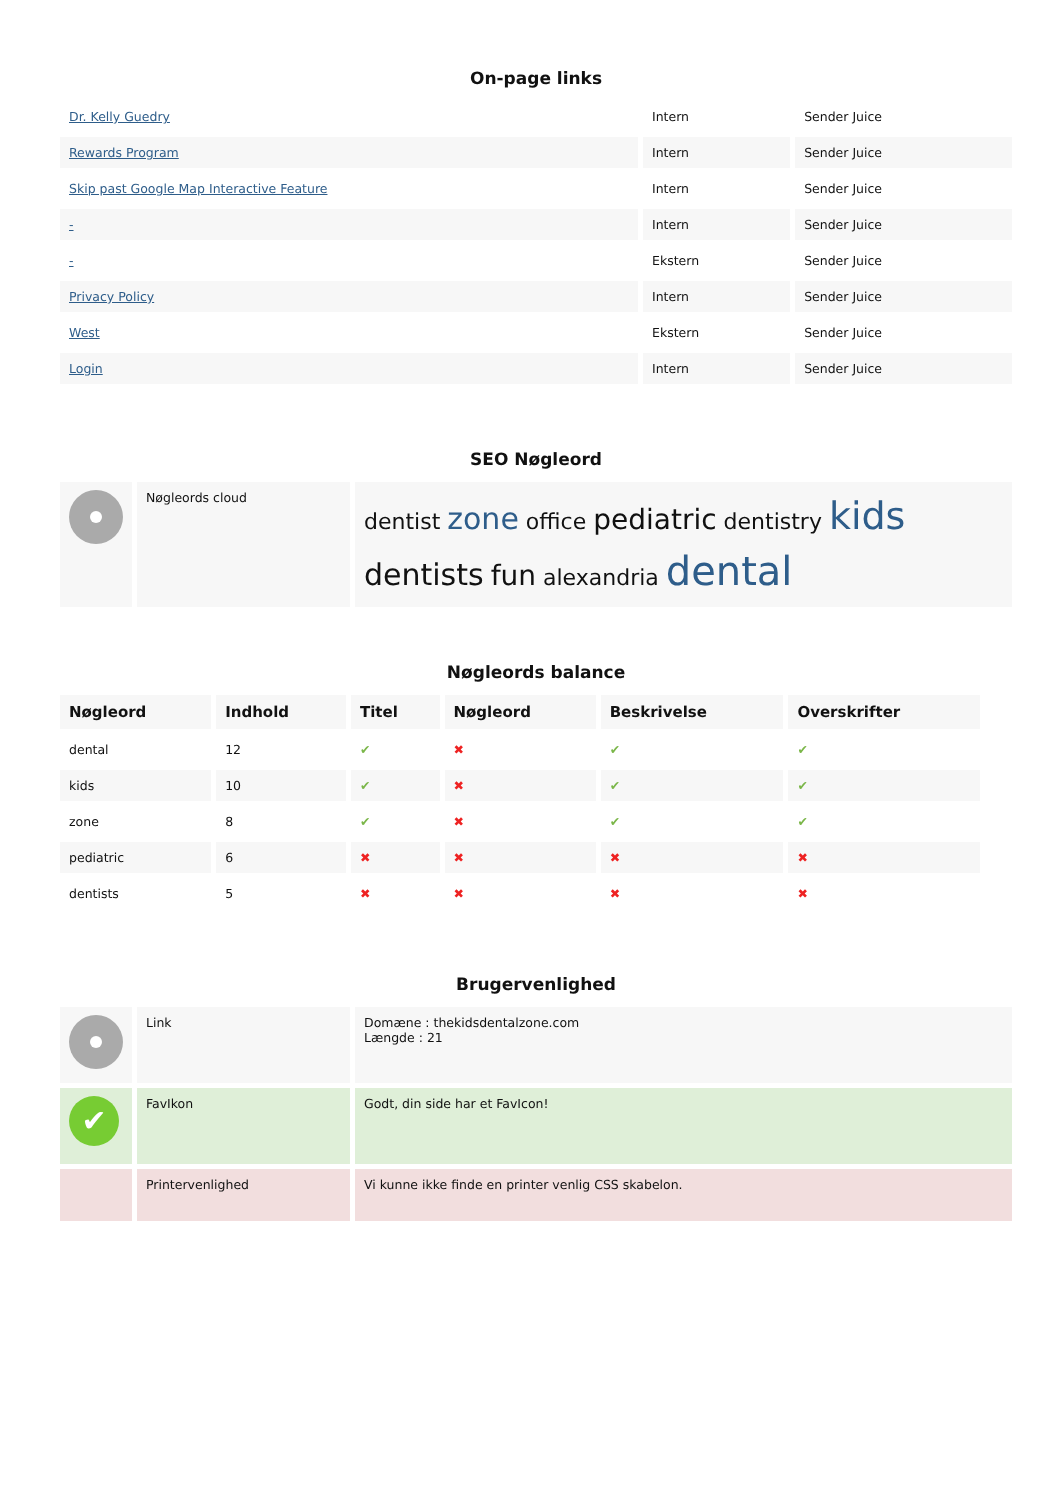On-page links
| Dr. Kelly Guedry | Intern | Sender Juice |
| Rewards Program | Intern | Sender Juice |
| Skip past Google Map Interactive Feature | Intern | Sender Juice |
| - | Intern | Sender Juice |
| - | Ekstern | Sender Juice |
| Privacy Policy | Intern | Sender Juice |
| West | Ekstern | Sender Juice |
| Login | Intern | Sender Juice |
SEO Nøgleord
| | Nøgleords cloud | dentist zone office pediatric dentistry kids dentists fun alexandria dental |
Nøgleords balance
| Nøgleord | Indhold | Titel | Nøgleord | Beskrivelse | Overskrifter |
| --- | --- | --- | --- | --- | --- |
| dental | 12 | ✔ | ✖ | ✔ | ✔ |
| kids | 10 | ✔ | ✖ | ✔ | ✔ |
| zone | 8 | ✔ | ✖ | ✔ | ✔ |
| pediatric | 6 | ✖ | ✖ | ✖ | ✖ |
| dentists | 5 | ✖ | ✖ | ✖ | ✖ |
Brugervenlighed
| | Link | Domæne : thekidsdentalzone.com Længde : 21 |
| ✔ | FavIkon | Godt, din side har et FavIcon! |
| | Printervenlighed | Vi kunne ikke finde en printer venlig CSS skabelon. |